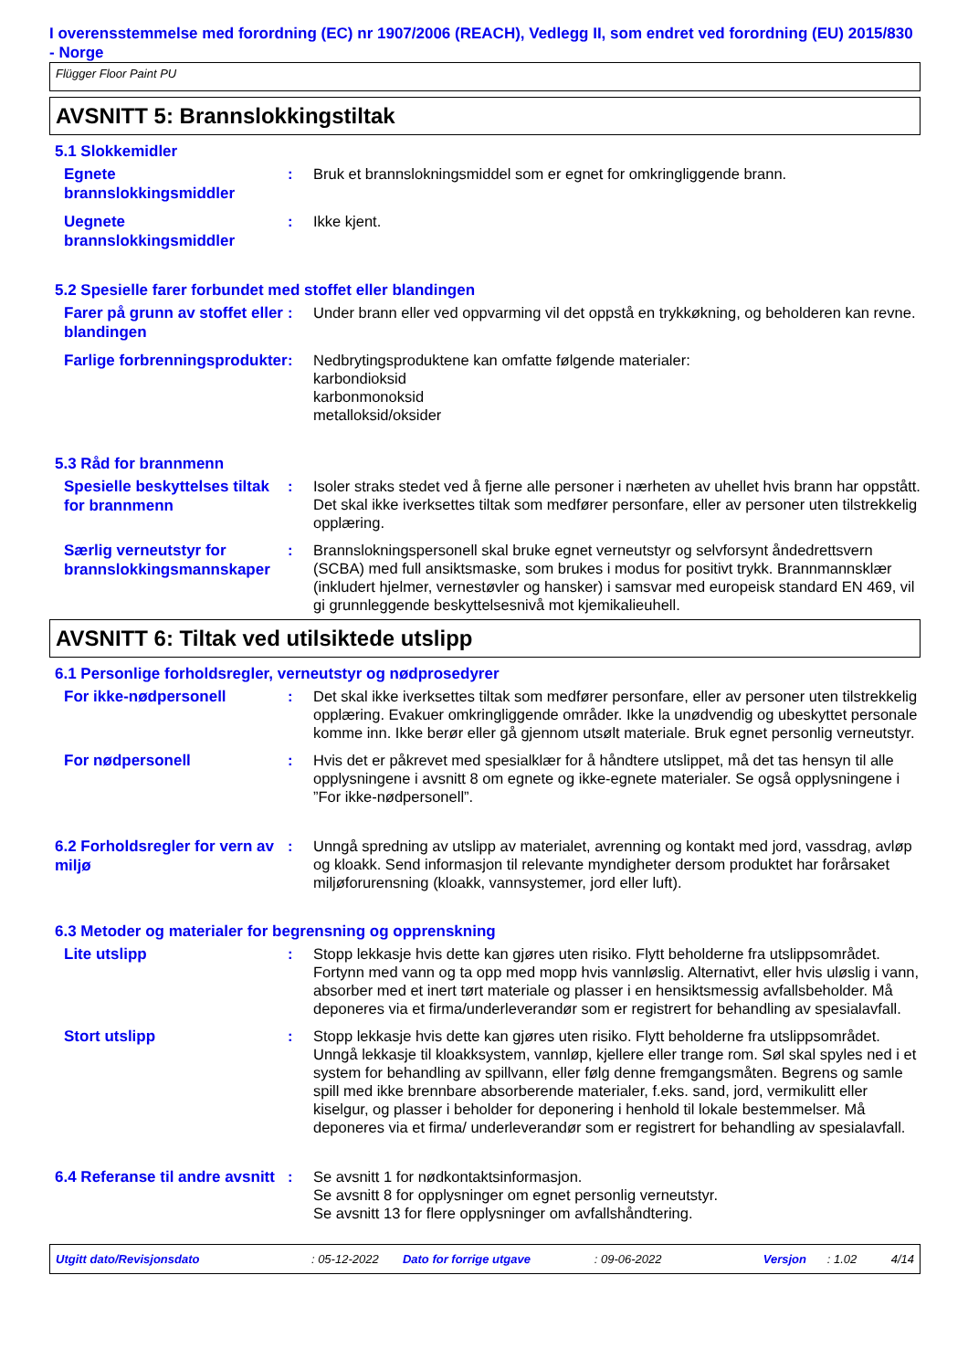I overensstemmelse med forordning (EC) nr 1907/2006 (REACH), Vedlegg II, som endret ved forordning (EU) 2015/830 - Norge
Flügger Floor Paint PU
AVSNITT 5: Brannslokkingstiltak
5.1 Slokkemidler
Egnete brannslokkingsmiddler
: Bruk et brannslokningsmiddel som er egnet for omkringliggende brann.
Uegnete brannslokkingsmiddler
: Ikke kjent.
5.2 Spesielle farer forbundet med stoffet eller blandingen
Farer på grunn av stoffet eller blandingen
: Under brann eller ved oppvarming vil det oppstå en trykkøkning, og beholderen kan revne.
Farlige forbrenningsprodukter
: Nedbrytingsproduktene kan omfatte følgende materialer:
karbondioksid
karbonmonoksid
metalloksid/oksider
5.3 Råd for brannmenn
Spesielle beskyttelses tiltak for brannmenn
: Isoler straks stedet ved å fjerne alle personer i nærheten av uhellet hvis brann har oppstått. Det skal ikke iverksettes tiltak som medfører personfare, eller av personer uten tilstrekkelig opplæring.
Særlig verneutstyr for brannslokkingsmannskaper
: Brannslokningspersonell skal bruke egnet verneutstyr og selvforsynt åndedrettsvern (SCBA) med full ansiktsmaske, som brukes i modus for positivt trykk. Brannmannsklær (inkludert hjelmer, vernestøvler og hansker) i samsvar med europeisk standard EN 469, vil gi grunnleggende beskyttelsesnivå mot kjemikalieuhell.
AVSNITT 6: Tiltak ved utilsiktede utslipp
6.1 Personlige forholdsregler, verneutstyr og nødprosedyrer
For ikke-nødpersonell
: Det skal ikke iverksettes tiltak som medfører personfare, eller av personer uten tilstrekkelig opplæring. Evakuer omkringliggende områder. Ikke la unødvendig og ubeskyttet personale komme inn. Ikke berør eller gå gjennom utsølt materiale. Bruk egnet personlig verneutstyr.
For nødpersonell
: Hvis det er påkrevet med spesialklær for å håndtere utslippet, må det tas hensyn til alle opplysningene i avsnitt 8 om egnete og ikke-egnete materialer. Se også opplysningene i ”For ikke-nødpersonell”.
6.2 Forholdsregler for vern av miljø
: Unngå spredning av utslipp av materialet, avrenning og kontakt med jord, vassdrag, avløp og kloakk. Send informasjon til relevante myndigheter dersom produktet har forårsaket miljøforurensning (kloakk, vannsystemer, jord eller luft).
6.3 Metoder og materialer for begrensning og opprenskning
Lite utslipp
: Stopp lekkasje hvis dette kan gjøres uten risiko. Flytt beholderne fra utslippsområdet. Fortynn med vann og ta opp med mopp hvis vannløslig. Alternativt, eller hvis uløslig i vann, absorber med et inert tørt materiale og plasser i en hensiktsmessig avfallsbeholder. Må deponeres via et firma/underleverandør som er registrert for behandling av spesialavfall.
Stort utslipp
: Stopp lekkasje hvis dette kan gjøres uten risiko. Flytt beholderne fra utslippsområdet. Unngå lekkasje til kloakksystem, vannløp, kjellere eller trange rom. Søl skal spyles ned i et system for behandling av spillvann, eller følg denne fremgangsmåten. Begrens og samle spill med ikke brennbare absorberende materialer, f.eks. sand, jord, vermikulitt eller kiselgur, og plasser i beholder for deponering i henhold til lokale bestemmelser. Må deponeres via et firma/ underleverandør som er registrert for behandling av spesialavfall.
6.4 Referanse til andre avsnitt
: Se avsnitt 1 for nødkontaktsinformasjon.
Se avsnitt 8 for opplysninger om egnet personlig verneutstyr.
Se avsnitt 13 for flere opplysninger om avfallshåndtering.
Utgitt dato/Revisjonsdato: 05-12-2022 Dato for forrige utgave: 09-06-2022 Versjon: 1.02 4/14